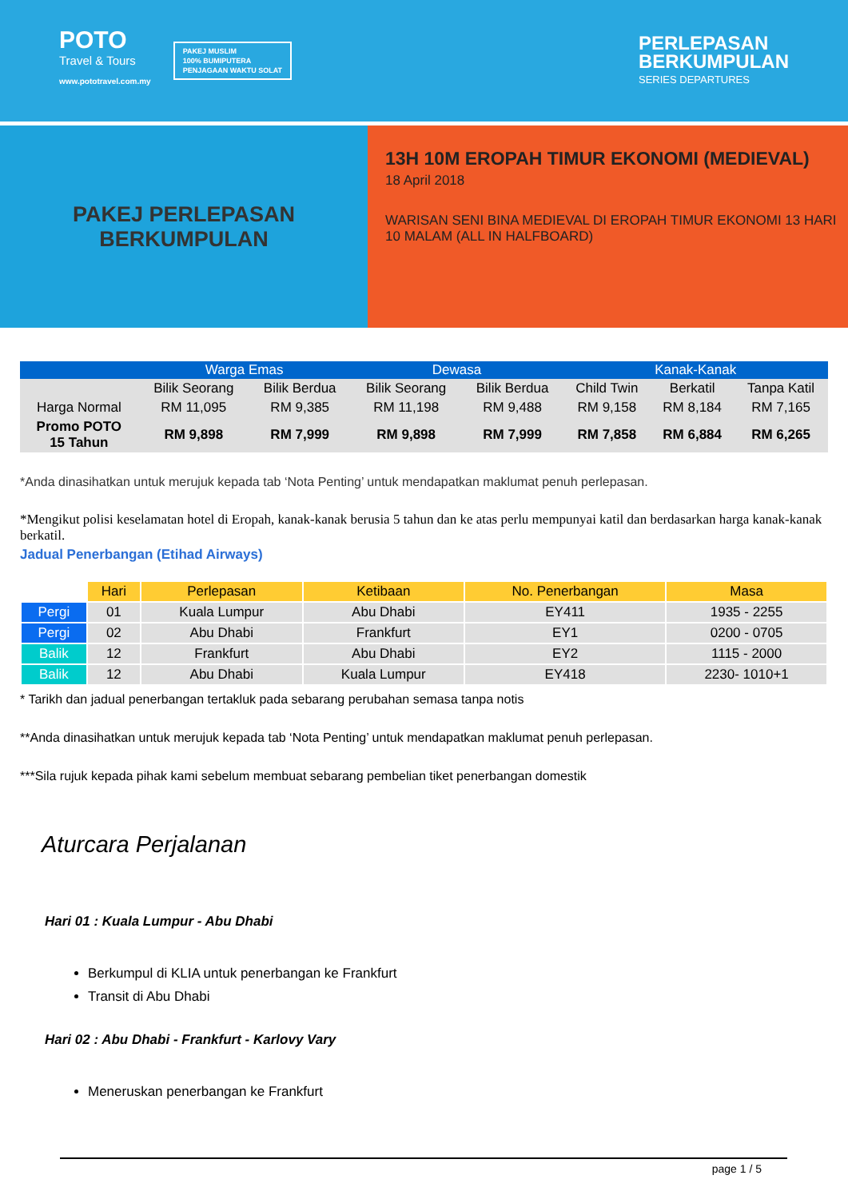POTO
Travel & Tours
www.pototravel.com.my
PAKEJ MUSLIM
100% BUMIPUTERA
PENJAGAAN WAKTU SOLAT
PERLEPASAN
BERKUMPULAN
SERIES DEPARTURES
PAKEJ PERLEPASAN
BERKUMPULAN
13H 10M EROPAH TIMUR EKONOMI (MEDIEVAL)
18 April 2018
WARISAN SENI BINA MEDIEVAL DI EROPAH TIMUR EKONOMI 13 HARI 10 MALAM (ALL IN HALFBOARD)
| | Warga Emas | | Dewasa | | Kanak-Kanak | | |
| --- | --- | --- | --- | --- | --- | --- | --- |
| | Bilik Seorang | Bilik Berdua | Bilik Seorang | Bilik Berdua | Child Twin | Berkatil | Tanpa Katil |
| Harga Normal | RM 11,095 | RM 9,385 | RM 11,198 | RM 9,488 | RM 9,158 | RM 8,184 | RM 7,165 |
| Promo POTO 15 Tahun | RM 9,898 | RM 7,999 | RM 9,898 | RM 7,999 | RM 7,858 | RM 6,884 | RM 6,265 |
*Anda dinasihatkan untuk merujuk kepada tab ‘Nota Penting’ untuk mendapatkan maklumat penuh perlepasan.
*Mengikut polisi keselamatan hotel di Eropah, kanak-kanak berusia 5 tahun dan ke atas perlu mempunyai katil dan berdasarkan harga kanak-kanak berkatil.
Jadual Penerbangan (Etihad Airways)
| | Hari | Perlepasan | Ketibaan | No. Penerbangan | Masa |
| Pergi | 01 | Kuala Lumpur | Abu Dhabi | EY411 | 1935 - 2255 |
| Pergi | 02 | Abu Dhabi | Frankfurt | EY1 | 0200 - 0705 |
| Balik | 12 | Frankfurt | Abu Dhabi | EY2 | 1115 - 2000 |
| Balik | 12 | Abu Dhabi | Kuala Lumpur | EY418 | 2230- 1010+1 |
* Tarikh dan jadual penerbangan tertakluk pada sebarang perubahan semasa tanpa notis
**Anda dinasihatkan untuk merujuk kepada tab ‘Nota Penting’ untuk mendapatkan maklumat penuh perlepasan.
***Sila rujuk kepada pihak kami sebelum membuat sebarang pembelian tiket penerbangan domestik
Aturcara Perjalanan
Hari 01 : Kuala Lumpur - Abu Dhabi
Berkumpul di KLIA untuk penerbangan ke Frankfurt
Transit di Abu Dhabi
Hari 02 : Abu Dhabi - Frankfurt - Karlovy Vary
Meneruskan penerbangan ke Frankfurt
page 1 / 5